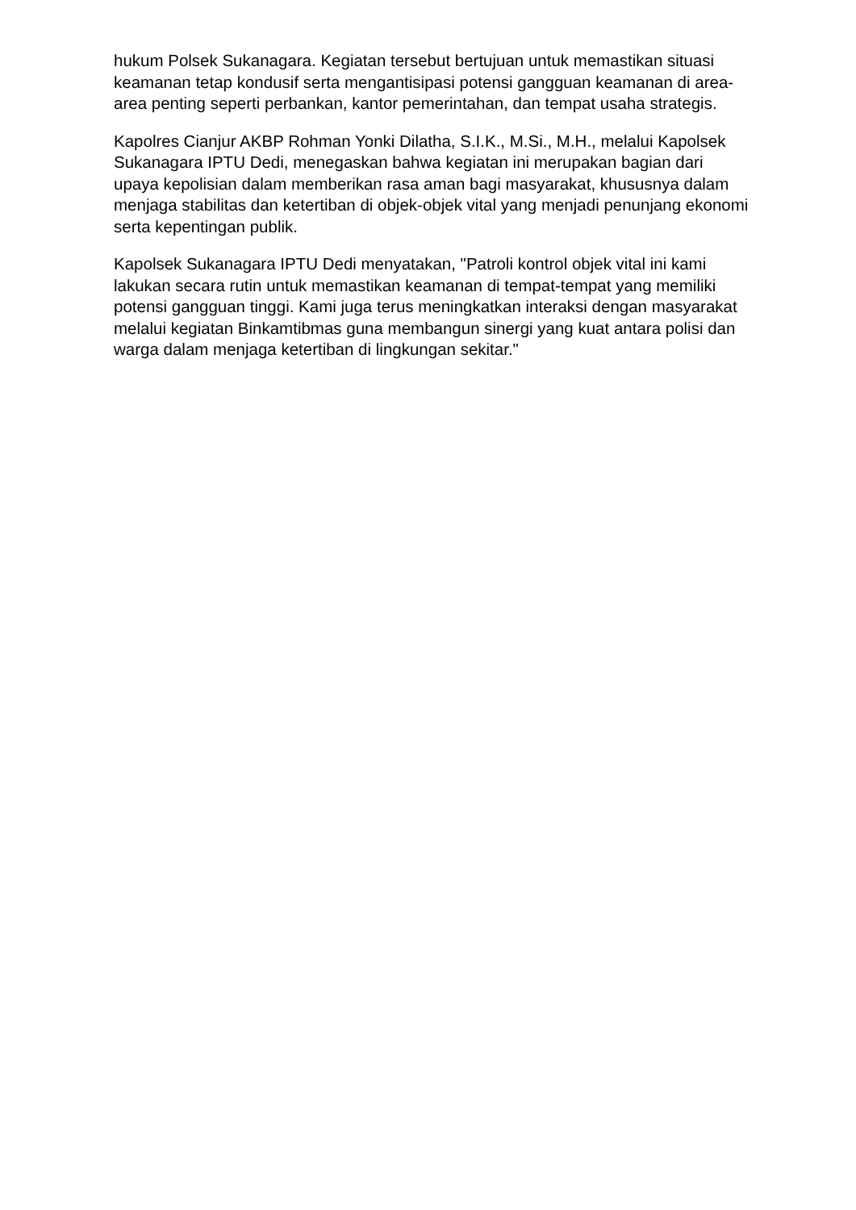hukum Polsek Sukanagara. Kegiatan tersebut bertujuan untuk memastikan situasi keamanan tetap kondusif serta mengantisipasi potensi gangguan keamanan di area-area penting seperti perbankan, kantor pemerintahan, dan tempat usaha strategis.
Kapolres Cianjur AKBP Rohman Yonki Dilatha, S.I.K., M.Si., M.H., melalui Kapolsek Sukanagara IPTU Dedi, menegaskan bahwa kegiatan ini merupakan bagian dari upaya kepolisian dalam memberikan rasa aman bagi masyarakat, khususnya dalam menjaga stabilitas dan ketertiban di objek-objek vital yang menjadi penunjang ekonomi serta kepentingan publik.
Kapolsek Sukanagara IPTU Dedi menyatakan, "Patroli kontrol objek vital ini kami lakukan secara rutin untuk memastikan keamanan di tempat-tempat yang memiliki potensi gangguan tinggi. Kami juga terus meningkatkan interaksi dengan masyarakat melalui kegiatan Binkamtibmas guna membangun sinergi yang kuat antara polisi dan warga dalam menjaga ketertiban di lingkungan sekitar."